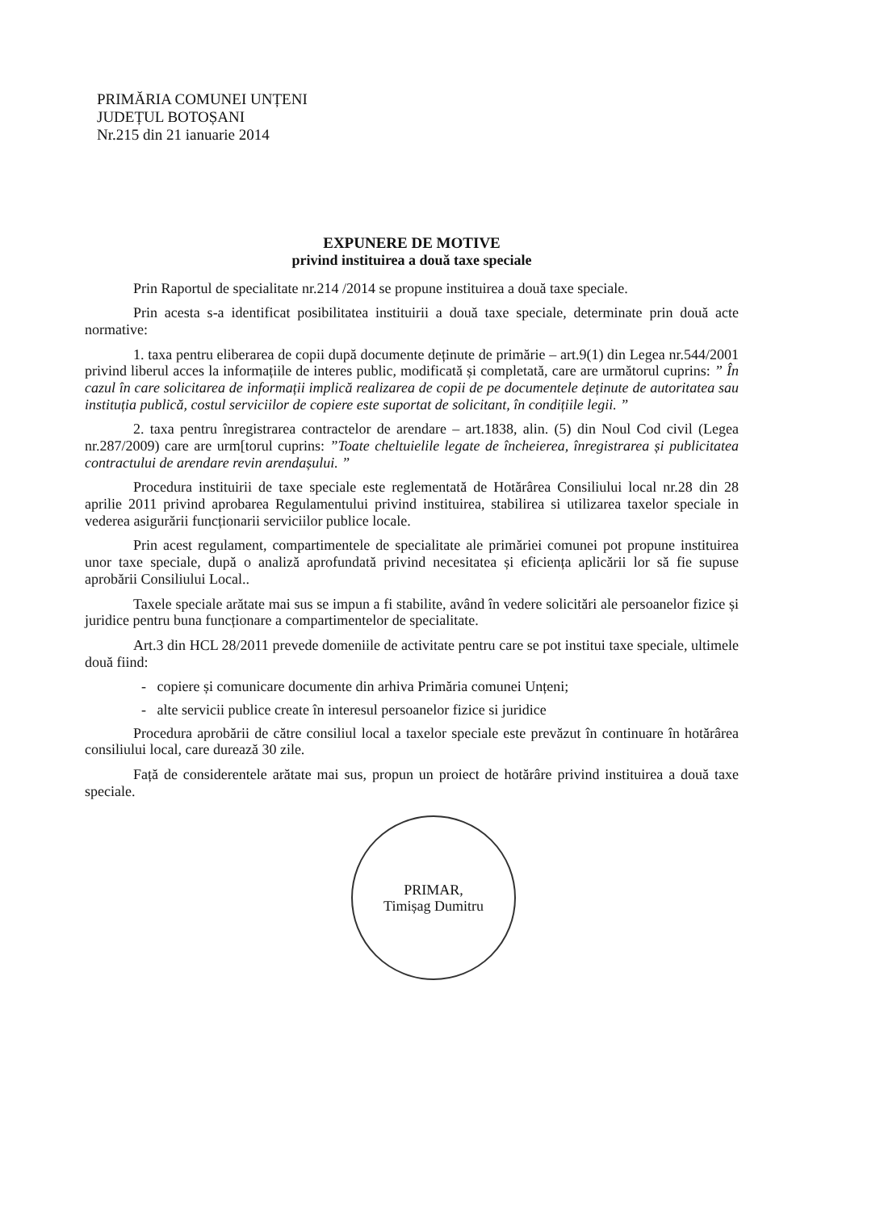PRIMĂRIA COMUNEI UNȚENI
JUDEȚUL BOTOȘANI
Nr.215 din 21 ianuarie 2014
EXPUNERE DE MOTIVE
privind instituirea a două taxe speciale
Prin Raportul de specialitate nr.214 /2014 se propune instituirea a două taxe speciale.
Prin acesta s-a identificat posibilitatea instituirii a două taxe speciale, determinate prin două acte normative:
1. taxa pentru eliberarea de copii după documente deținute de primărie – art.9(1) din Legea nr.544/2001 privind liberul acces la informațiile de interes public, modificată și completată, care are următorul cuprins: ” În cazul în care solicitarea de informații implică realizarea de copii de pe documentele deținute de autoritatea sau instituția publică, costul serviciilor de copiere este suportat de solicitant, în condițiile legii. ”
2. taxa pentru înregistrarea contractelor de arendare – art.1838, alin. (5) din Noul Cod civil (Legea nr.287/2009) care are urm[torul cuprins: ”Toate cheltuielile legate de încheierea, înregistrarea și publicitatea contractului de arendare revin arendașului. ”
Procedura instituirii de taxe speciale este reglementată de Hotărârea Consiliului local nr.28 din 28 aprilie 2011 privind aprobarea Regulamentului privind instituirea, stabilirea si utilizarea taxelor speciale in vederea asigurării funcționarii serviciilor publice locale.
Prin acest regulament, compartimentele de specialitate ale primăriei comunei pot propune instituirea unor taxe speciale, după o analiză aprofundată privind necesitatea și eficiența aplicării lor să fie supuse aprobării Consiliului Local..
Taxele speciale arătate mai sus se impun a fi stabilite, având în vedere solicitări ale persoanelor fizice și juridice pentru buna funcționare a compartimentelor de specialitate.
Art.3 din HCL 28/2011 prevede domeniile de activitate pentru care se pot institui taxe speciale, ultimele două fiind:
- copiere și comunicare documente din arhiva Primăria comunei Unțeni;
- alte servicii publice create în interesul persoanelor fizice si juridice
Procedura aprobării de către consiliul local a taxelor speciale este prevăzut în continuare în hotărârea consiliului local, care durează 30 zile.
Față de considerentele arătate mai sus, propun un proiect de hotărâre privind instituirea a două taxe speciale.
PRIMAR,
Timișag Dumitru